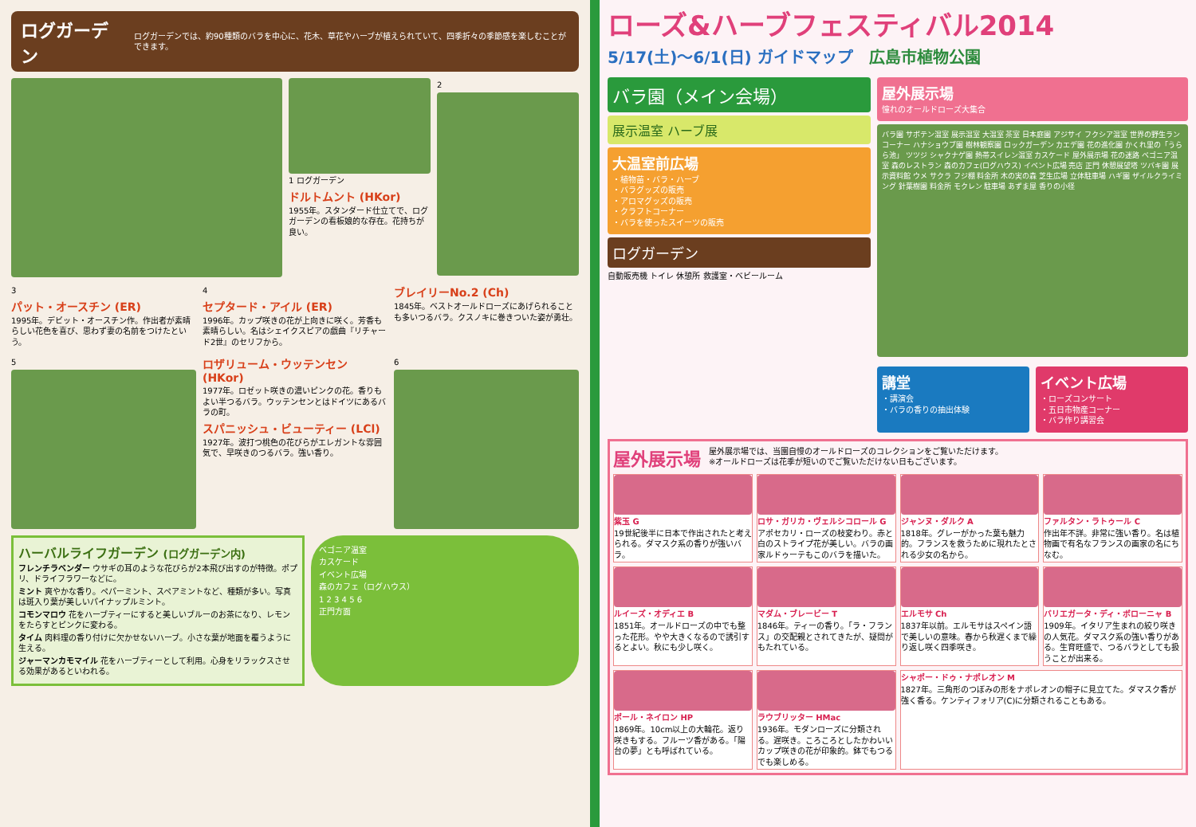ログガーデン
ログガーデンでは、約90種類のバラを中心に、花木、草花やハーブが植えられていて、四季折々の季節感を楽しむことができます。
1 ログガーデン
ドルトムント (HKor)
1955年。スタンダード仕立てで、ログガーデンの看板娘的な存在。花持ちが良い。
2
3
パット・オースチン (ER)
1995年。デビット・オースチン作。作出者が素晴らしい花色を喜び、思わず妻の名前をつけたという。
4
セプタード・アイル (ER)
1996年。カップ咲きの花が上向きに咲く。芳香も素晴らしい。名はシェイクスピアの戯曲『リチャード2世』のセリフから。
ブレイリーNo.2 (Ch)
1845年。ベストオールドローズにあげられることも多いつるバラ。クスノキに巻きついた姿が勇壮。
5
ロザリューム・ウッテンセン (HKor)
1977年。ロゼット咲きの濃いピンクの花。香りもよい半つるバラ。ウッテンセンとはドイツにあるバラの町。
スパニッシュ・ビューティー (LCl)
1927年。波打つ桃色の花びらがエレガントな雰囲気で、早咲きのつるバラ。強い香り。
6
ハーバルライフガーデン (ログガーデン内)
フレンチラベンダー ウサギの耳のような花びらが2本飛び出すのが特徴。ポプリ、ドライフラワーなどに。
ミント 爽やかな香り。ペパーミント、スペアミントなど、種類が多い。写真は斑入り葉が美しいパイナップルミント。
コモンマロウ 花をハーブティーにすると美しいブルーのお茶になり、レモンをたらすとピンクに変わる。
タイム 肉料理の香り付けに欠かせないハーブ。小さな葉が地面を覆うように生える。
ジャーマンカモマイル 花をハーブティーとして利用。心身をリラックスさせる効果があるといわれる。
ベゴニア温室
カスケード
イベント広場
森のカフェ（ログハウス）
1 2 3 4 5 6
正門方面
ローズ&ハーブフェスティバル2014
5/17(土)〜6/1(日) ガイドマップ　広島市植物公園
バラ園（メイン会場）
展示温室 ハーブ展
大温室前広場
・植物苗・バラ・ハーブ
・バラグッズの販売
・アロマグッズの販売
・クラフトコーナー
・バラを使ったスイーツの販売
ログガーデン
自動販売機 トイレ 休憩所 救護室・ベビールーム
屋外展示場
憧れのオールドローズ大集合
バラ園 サボテン温室 展示温室 大温室 茶室 日本庭園 アジサイ フクシア温室 世界の野生ランコーナー ハナショウブ園 樹林観察園 ロックガーデン カエデ園 花の進化園 かくれ里の「うらら池」 ツツジ シャクナゲ園 熱帯スイレン温室 カスケード 屋外展示場 花の迷路 ベゴニア温室 森のレストラン 森のカフェ(ログハウス) イベント広場 売店 正門 休憩展望塔 ツバキ園 展示資料館 ウメ サクラ フジ棚 料金所 木の実の森 芝生広場 立体駐車場 ハギ園 ザイルクライミング 針葉樹園 料金所 モクレン 駐車場 あずま屋 香りの小径
講堂
・講演会
・バラの香りの抽出体験
イベント広場
・ローズコンサート
・五日市物産コーナー
・バラ作り講習会
屋外展示場
屋外展示場では、当園自慢のオールドローズのコレクションをご覧いただけます。
※オールドローズは花季が短いのでご覧いただけない日もございます。
紫玉 G
19世紀後半に日本で作出されたと考えられる。ダマスク系の香りが強いバラ。
ロサ・ガリカ・ヴェルシコロール G
アポセカリ・ローズの枝変わり。赤と白のストライプ花が美しい。バラの画家ルドゥーテもこのバラを描いた。
ジャンヌ・ダルク A
1818年。グレーがかった葉も魅力的。フランスを救うために現れたとされる少女の名から。
ファルタン・ラトゥール C
作出年不詳。非常に強い香り。名は植物画で有名なフランスの画家の名にちなむ。
ルイーズ・オディエ B
1851年。オールドローズの中でも整った花形。やや大きくなるので誘引するとよい。秋にも少し咲く。
マダム・ブレービー T
1846年。ティーの香り。「ラ・フランス」の交配親とされてきたが、疑問がもたれている。
エルモサ Ch
1837年以前。エルモサはスペイン語で美しいの意味。春から秋遅くまで繰り返し咲く四季咲き。
バリエガータ・ディ・ボローニャ B
1909年。イタリア生まれの絞り咲きの人気花。ダマスク系の強い香りがある。生育旺盛で、つるバラとしても扱うことが出来る。
ポール・ネイロン HP
1869年。10cm以上の大輪花。返り咲きもする。フルーツ香がある。「陽台の夢」とも呼ばれている。
ラウブリッター HMac
1936年。モダンローズに分類される。遅咲き。ころころとしたかわいいカップ咲きの花が印象的。鉢でもつるでも楽しめる。
シャポー・ドゥ・ナポレオン M
1827年。三角形のつぼみの形をナポレオンの帽子に見立てた。ダマスク香が強く香る。ケンティフォリア(C)に分類されることもある。